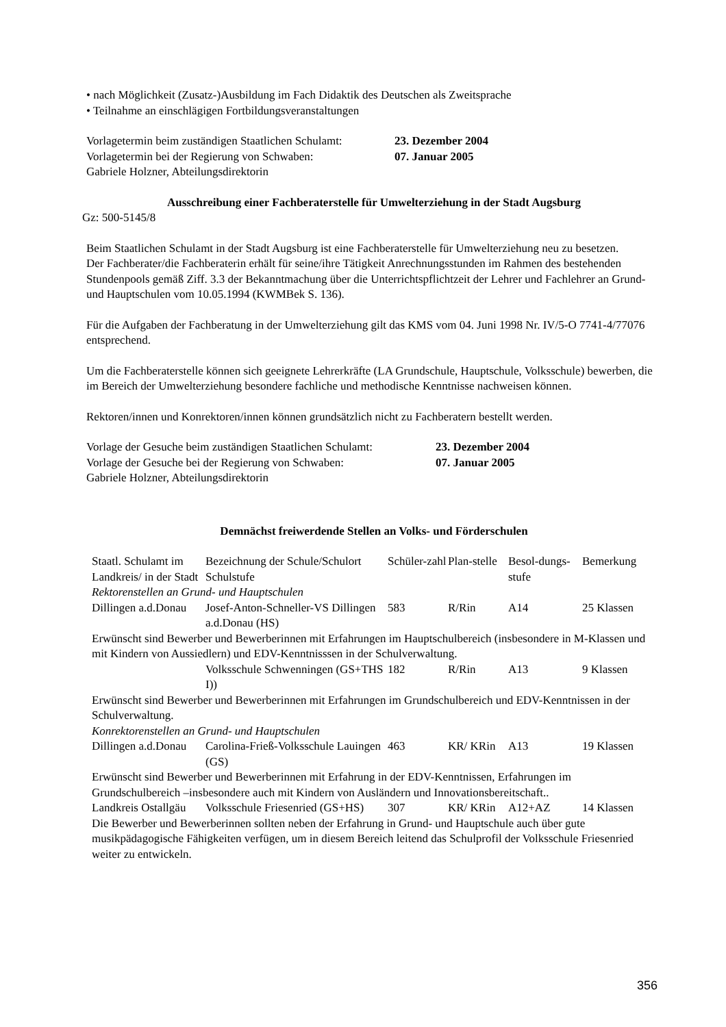• nach Möglichkeit (Zusatz-)Ausbildung im Fach Didaktik des Deutschen als Zweitsprache
• Teilnahme an einschlägigen Fortbildungsveranstaltungen
Vorlagetermin beim zuständigen Staatlichen Schulamt: 23. Dezember 2004
Vorlagetermin bei der Regierung von Schwaben: 07. Januar 2005
Gabriele Holzner, Abteilungsdirektorin
Ausschreibung einer Fachberaterstelle für Umwelterziehung in der Stadt Augsburg
Gz: 500-5145/8
Beim Staatlichen Schulamt in der Stadt Augsburg ist eine Fachberaterstelle für Umwelterziehung neu zu besetzen.
Der Fachberater/die Fachberaterin erhält für seine/ihre Tätigkeit Anrechnungsstunden im Rahmen des bestehenden Stundenpools gemäß Ziff. 3.3 der Bekanntmachung über die Unterrichtspflichtzeit der Lehrer und Fachlehrer an Grund- und Hauptschulen vom 10.05.1994 (KWMBek S. 136).
Für die Aufgaben der Fachberatung in der Umwelterziehung gilt das KMS vom 04. Juni 1998 Nr. IV/5-O 7741-4/77076 entsprechend.
Um die Fachberaterstelle können sich geeignete Lehrerkräfte (LA Grundschule, Hauptschule, Volksschule) bewerben, die im Bereich der Umwelterziehung besondere fachliche und methodische Kenntnisse nachweisen können.
Rektoren/innen und Konrektoren/innen können grundsätzlich nicht zu Fachberatern bestellt werden.
Vorlage der Gesuche beim zuständigen Staatlichen Schulamt: 23. Dezember 2004
Vorlage der Gesuche bei der Regierung von Schwaben: 07. Januar 2005
Gabriele Holzner, Abteilungsdirektorin
Demnächst freiwerdende Stellen an Volks- und Förderschulen
| Staatl. Schulamt im Landkreis/ in der Stadt | Bezeichnung der Schule/Schulort Schulstufe | Schüler-zahl | Plan-stelle | Besol-dungs-stufe | Bemerkung |
| --- | --- | --- | --- | --- | --- |
| Rektorenstellen an Grund- und Hauptschulen | | | | | |
| Dillingen a.d.Donau | Josef-Anton-Schneller-VS Dillingen a.d.Donau (HS) | 583 | R/Rin | A14 | 25 Klassen |
| Erwünscht sind Bewerber und Bewerberinnen mit Erfahrungen im Hauptschulbereich (insbesondere in M-Klassen und mit Kindern von Aussiedlern) und EDV-Kenntnisssen in der Schulverwaltung. | | | | | |
| | Volksschule Schwenningen (GS+THS I)) | 182 | R/Rin | A13 | 9 Klassen |
| Erwünscht sind Bewerber und Bewerberinnen mit Erfahrungen im Grundschulbereich und EDV-Kenntnissen in der Schulverwaltung. | | | | | |
| Konrektorenstellen an Grund- und Hauptschulen | | | | | |
| Dillingen a.d.Donau | Carolina-Frieß-Volksschule Lauingen (GS) | 463 | KR/ KRin | A13 | 19 Klassen |
| Erwünscht sind Bewerber und Bewerberinnen mit Erfahrung in der EDV-Kenntnissen, Erfahrungen im Grundschulbereich –insbesondere auch mit Kindern von Ausländern und Innovationsbereitschaft.. | | | | | |
| Landkreis Ostallgäu | Volksschule Friesenried (GS+HS) | 307 | KR/ KRin | A12+AZ | 14 Klassen |
| Die Bewerber und Bewerberinnen sollten neben der Erfahrung in Grund- und Hauptschule auch über gute musikpädagogische Fähigkeiten verfügen, um in diesem Bereich leitend das Schulprofil der Volksschule Friesenried weiter zu entwickeln. | | | | | |
356